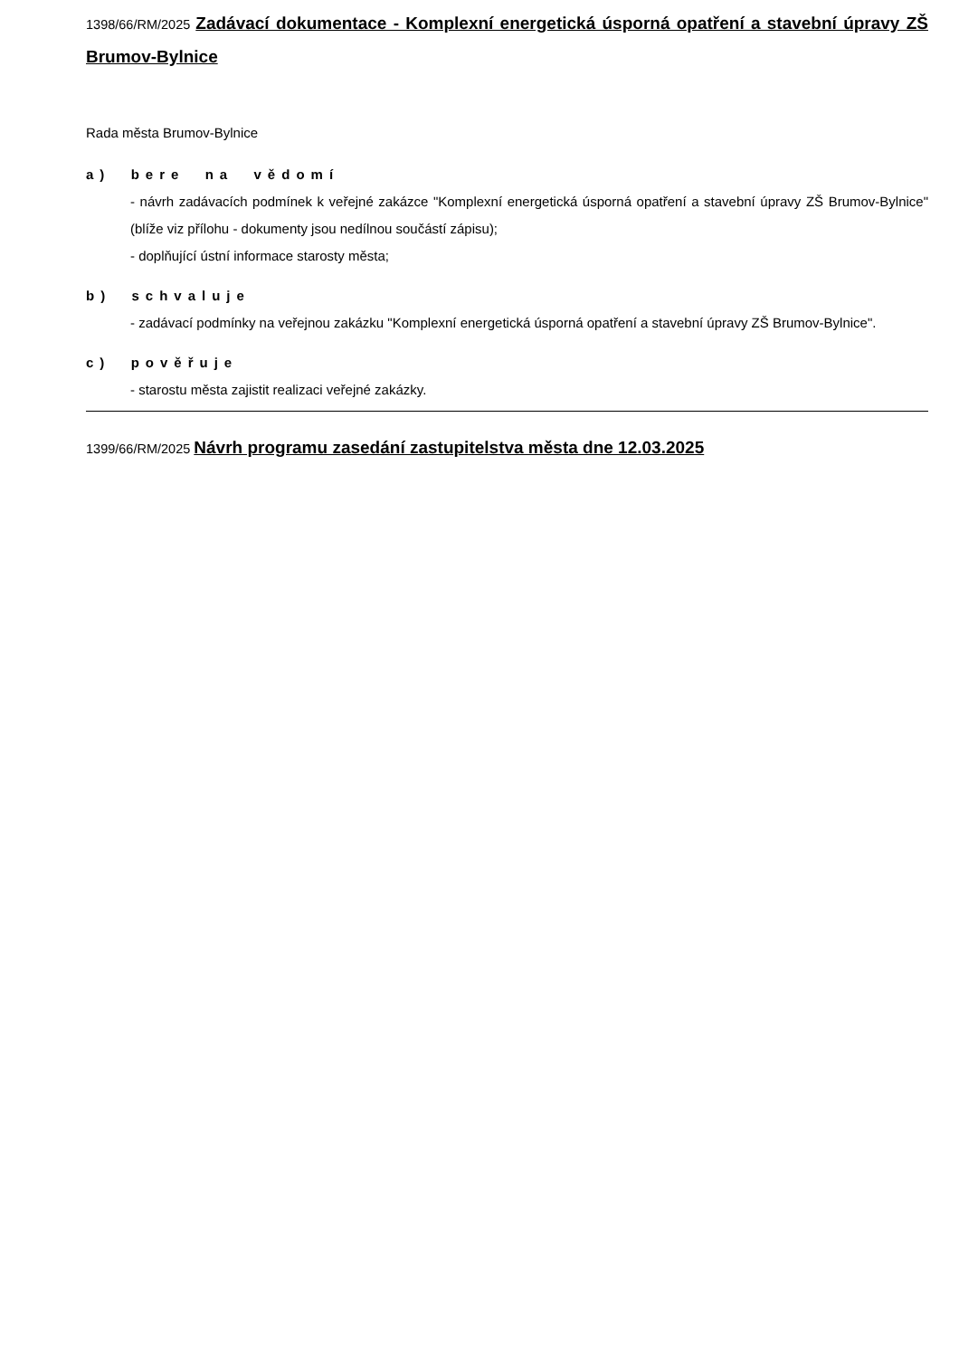1398/66/RM/2025 Zadávací dokumentace - Komplexní energetická úsporná opatření a stavební úpravy ZŠ Brumov-Bylnice
Rada města Brumov-Bylnice
a) bere na vědomí
- návrh zadávacích podmínek k veřejné zakázce "Komplexní energetická úsporná opatření a stavební úpravy ZŠ Brumov-Bylnice" (blíže viz přílohu - dokumenty jsou nedílnou součástí zápisu);
- doplňující ústní informace starosty města;
b) schvaluje
- zadávací podmínky na veřejnou zakázku "Komplexní energetická úsporná opatření a stavební úpravy ZŠ Brumov-Bylnice".
c) pověřuje
- starostu města zajistit realizaci veřejné zakázky.
1399/66/RM/2025 Návrh programu zasedání zastupitelstva města dne 12.03.2025